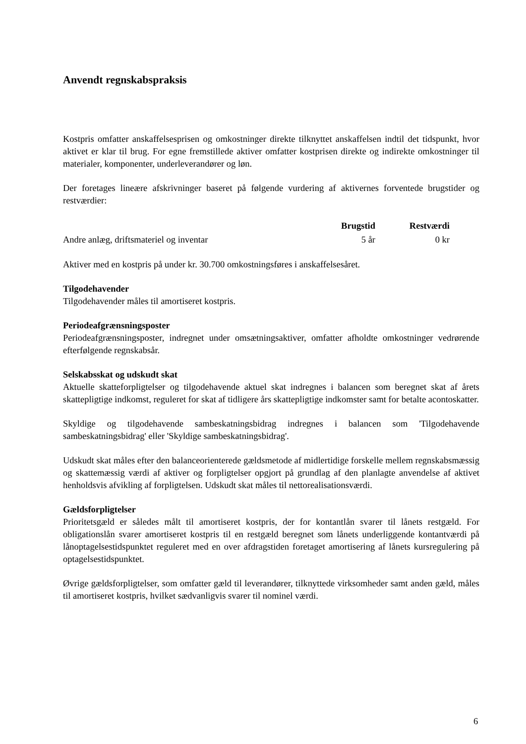Anvendt regnskabspraksis
Kostpris omfatter anskaffelsesprisen og omkostninger direkte tilknyttet anskaffelsen indtil det tidspunkt, hvor aktivet er klar til brug. For egne fremstillede aktiver omfatter kostprisen direkte og indirekte omkostninger til materialer, komponenter, underleverandører og løn.
Der foretages lineære afskrivninger baseret på følgende vurdering af aktivernes forventede brugstider og restværdier:
| | Brugstid | Restværdi |
| --- | --- | --- |
| Andre anlæg, driftsmateriel og inventar | 5 år | 0 kr |
Aktiver med en kostpris på under kr. 30.700 omkostningsføres i anskaffelsesåret.
Tilgodehavender
Tilgodehavender måles til amortiseret kostpris.
Periodeafgrænsningsposter
Periodeafgrænsningsposter, indregnet under omsætningsaktiver, omfatter afholdte omkostninger vedrørende efterfølgende regnskabsår.
Selskabsskat og udskudt skat
Aktuelle skatteforpligtelser og tilgodehavende aktuel skat indregnes i balancen som beregnet skat af årets skattepligtige indkomst, reguleret for skat af tidligere års skattepligtige indkomster samt for betalte acontoskatter.
Skyldige og tilgodehavende sambeskatningsbidrag indregnes i balancen som 'Tilgodehavende sambeskatningsbidrag' eller 'Skyldige sambeskatningsbidrag'.
Udskudt skat måles efter den balanceorienterede gældsmetode af midlertidige forskelle mellem regnskabsmæssig og skattemæssig værdi af aktiver og forpligtelser opgjort på grundlag af den planlagte anvendelse af aktivet henholdsvis afvikling af forpligtelsen. Udskudt skat måles til nettorealisationsværdi.
Gældsforpligtelser
Prioritetsgæld er således målt til amortiseret kostpris, der for kontantlån svarer til lånets restgæld. For obligationslån svarer amortiseret kostpris til en restgæld beregnet som lånets underliggende kontantværdi på lånoptagelsestidspunktet reguleret med en over afdragstiden foretaget amortisering af lånets kursregulering på optagelsestidspunktet.
Øvrige gældsforpligtelser, som omfatter gæld til leverandører, tilknyttede virksomheder samt anden gæld, måles til amortiseret kostpris, hvilket sædvanligvis svarer til nominel værdi.
6